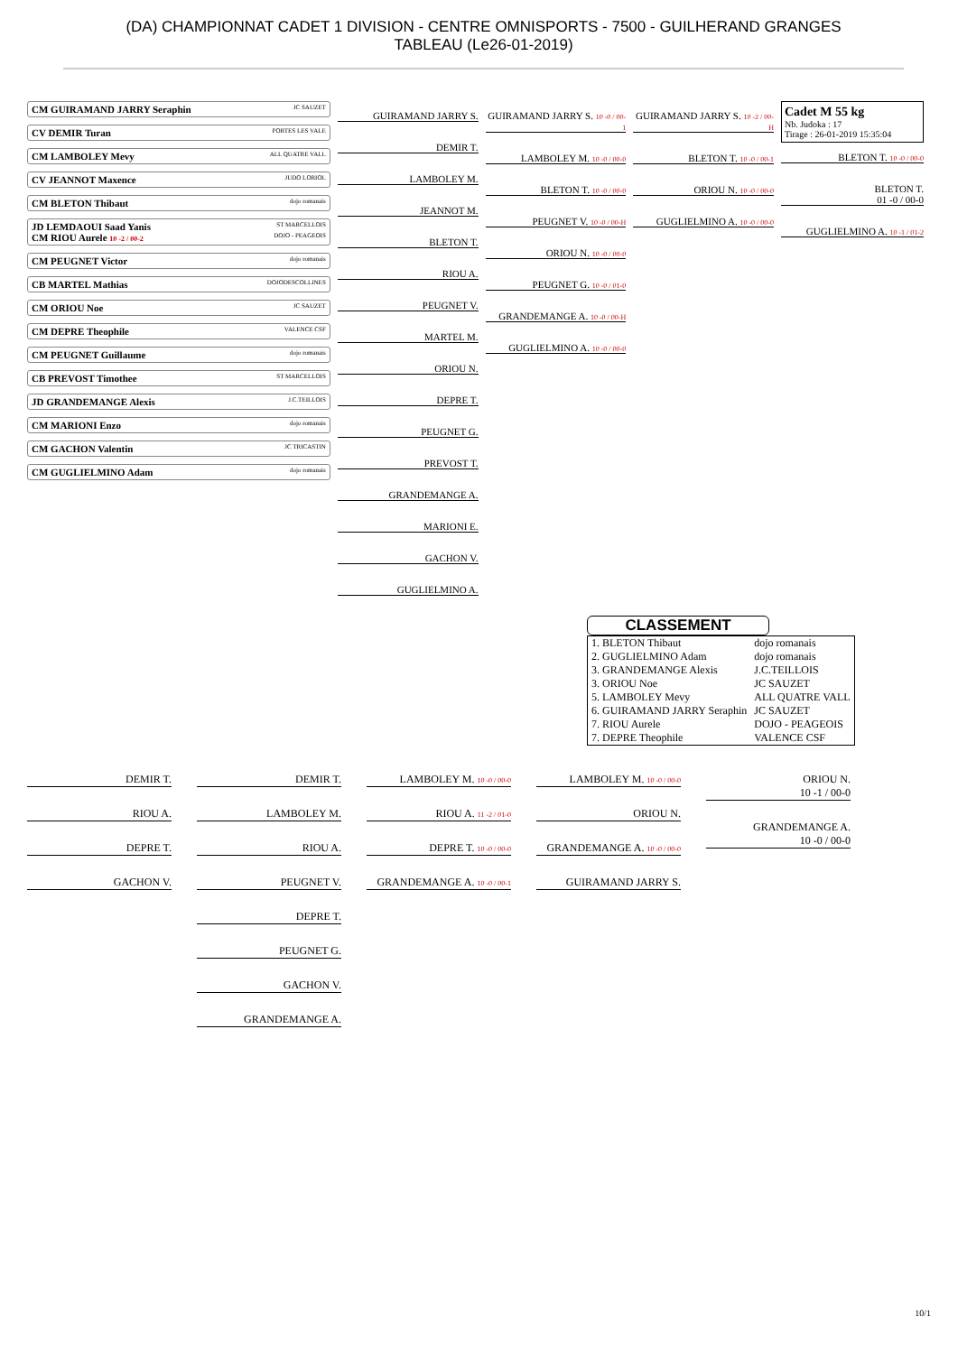(DA) CHAMPIONNAT CADET 1 DIVISION - CENTRE OMNISPORTS - 7500 - GUILHERAND GRANGES
TABLEAU (Le26-01-2019)
CM GUIRAMAND JARRY Seraphin JC SAUZET
CV DEMIR Turan PORTES LES VALE
CM LAMBOLEY Mevy ALL QUATRE VALL
CV JEANNOT Maxence JUDO LORIOL
CM BLETON Thibaut dojo romanais
JD LEMDAOUI Saad Yanis ST MARCELLOIS
CM RIOU Aurele DOJO - PEAGEOIS 10 -2 / 00-2
CM PEUGNET Victor dojo romanais
CB MARTEL Mathias DOJODESCOLLINES
CM ORIOU Noe JC SAUZET
CM DEPRE Theophile VALENCE CSF
CM PEUGNET Guillaume dojo romanais
CB PREVOST Timothee ST MARCELLOIS
JD GRANDEMANGE Alexis J.C.TEILLOIS
CM MARIONI Enzo dojo romanais
CM GACHON Valentin JC TRICASTIN
CM GUGLIELMINO Adam dojo romanais
GUIRAMAND JARRY S.
DEMIR T.
LAMBOLEY M.
JEANNOT M.
BLETON T.
RIOU A.
PEUGNET V.
MARTEL M.
ORIOU N.
DEPRE T.
PEUGNET G.
PREVOST T.
GRANDEMANGE A.
MARIONI E.
GACHON V.
GUGLIELMINO A.
GUIRAMAND JARRY S. 10 -0 / 00-1
LAMBOLEY M. 10 -0 / 00-0
BLETON T. 10 -0 / 00-0
PEUGNET V. 10 -0 / 00-H
ORIOU N. 10 -0 / 00-0
PEUGNET G. 10 -0 / 01-0
GRANDEMANGE A. 10 -0 / 00-H
GUGLIELMINO A. 10 -0 / 00-0
GUIRAMAND JARRY S. 10 -2 / 00-H
BLETON T. 10 -0 / 00-1
ORIOU N. 10 -0 / 00-0
GUGLIELMINO A. 10 -0 / 00-0
Cadet M 55 kg
Nb. Judoka : 17
Tirage : 26-01-2019 15:35:04
BLETON T. 10 -0 / 00-0
BLETON T.
01 -0 / 00-0
GUGLIELMINO A. 10 -1 / 01-2
CLASSEMENT
| 1. BLETON Thibaut | dojo romanais |
| 2. GUGLIELMINO Adam | dojo romanais |
| 3. GRANDEMANGE Alexis | J.C.TEILLOIS |
| 3. ORIOU Noe | JC SAUZET |
| 5. LAMBOLEY Mevy | ALL QUATRE VALL |
| 6. GUIRAMAND JARRY Seraphin | JC SAUZET |
| 7. RIOU Aurele | DOJO - PEAGEOIS |
| 7. DEPRE Theophile | VALENCE CSF |
DEMIR T.
RIOU A.
DEPRE T.
GACHON V.
DEMIR T.
LAMBOLEY M.
RIOU A.
PEUGNET V.
DEPRE T.
PEUGNET G.
GACHON V.
GRANDEMANGE A.
LAMBOLEY M. 10 -0 / 00-0
RIOU A. 11 -2 / 01-0
DEPRE T. 10 -0 / 00-0
GRANDEMANGE A. 10 -0 / 00-1
LAMBOLEY M. 10 -0 / 00-0
ORIOU N.
GRANDEMANGE A. 10 -0 / 00-0
GUIRAMAND JARRY S.
ORIOU N.
10 -1 / 00-0
GRANDEMANGE A.
10 -0 / 00-0
10/1